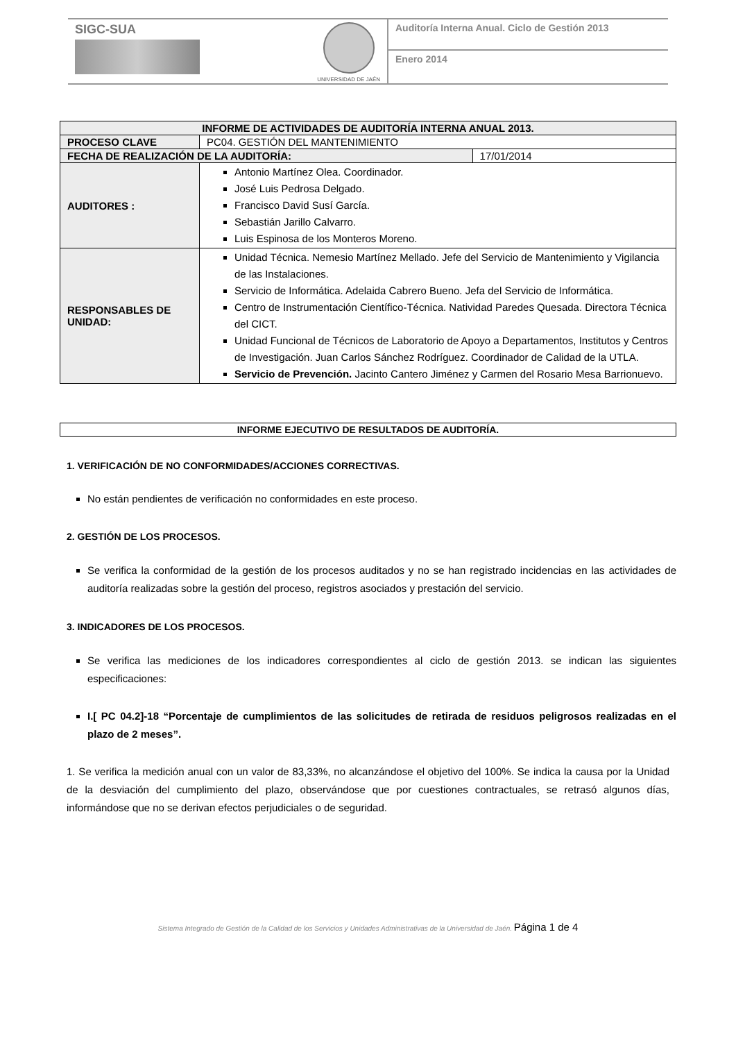SIGC-SUA
UNIVERSIDAD DE JAÉN
Auditoría Interna Anual. Ciclo de Gestión 2013
Enero 2014
| INFORME DE ACTIVIDADES DE AUDITORÍA INTERNA ANUAL 2013. | | |
| --- | --- | --- |
| PROCESO CLAVE | PC04. GESTIÓN DEL MANTENIMIENTO | |
| FECHA DE REALIZACIÓN DE LA AUDITORÍA: | | 17/01/2014 |
| AUDITORES : | Antonio Martínez Olea. Coordinador. José Luis Pedrosa Delgado. Francisco David Susí García. Sebastián Jarillo Calvarro. Luis Espinosa de los Monteros Moreno. | |
| RESPONSABLES DE UNIDAD: | Unidad Técnica. Nemesio Martínez Mellado. Jefe del Servicio de Mantenimiento y Vigilancia de las Instalaciones. Servicio de Informática. Adelaida Cabrero Bueno. Jefa del Servicio de Informática. Centro de Instrumentación Científico-Técnica. Natividad Paredes Quesada. Directora Técnica del CICT. Unidad Funcional de Técnicos de Laboratorio de Apoyo a Departamentos, Institutos y Centros de Investigación. Juan Carlos Sánchez Rodríguez. Coordinador de Calidad de la UTLA. Servicio de Prevención. Jacinto Cantero Jiménez y Carmen del Rosario Mesa Barrionuevo. | |
| INFORME EJECUTIVO DE RESULTADOS DE AUDITORÍA. |
| --- |
1. VERIFICACIÓN DE NO CONFORMIDADES/ACCIONES CORRECTIVAS.
No están pendientes de verificación no conformidades en este proceso.
2. GESTIÓN DE LOS PROCESOS.
Se verifica la conformidad de la gestión de los procesos auditados y no se han registrado incidencias en las actividades de auditoría realizadas sobre la gestión del proceso, registros asociados y prestación del servicio.
3. INDICADORES DE LOS PROCESOS.
Se verifica las mediciones de los indicadores correspondientes al ciclo de gestión 2013. se indican las siguientes especificaciones:
I.[ PC 04.2]-18 “Porcentaje de cumplimientos de las solicitudes de retirada de residuos peligrosos realizadas en el plazo de 2 meses”.
1. Se verifica la medición anual con un valor de 83,33%, no alcanzándose el objetivo del 100%. Se indica la causa por la Unidad de la desviación del cumplimiento del plazo, observándose que por cuestiones contractuales, se retrasó algunos días, informándose que no se derivan efectos perjudiciales o de seguridad.
Sistema Integrado de Gestión de la Calidad de los Servicios y Unidades Administrativas de la Universidad de Jaén. Página 1 de 4